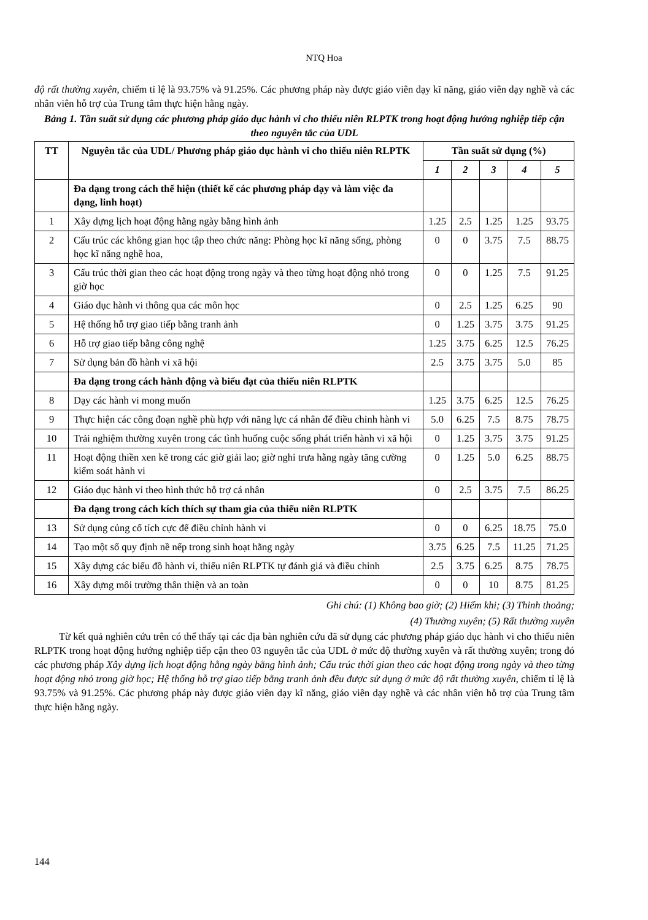NTQ Hoa
độ rất thường xuyên, chiếm tỉ lệ là 93.75% và 91.25%. Các phương pháp này được giáo viên dạy kĩ năng, giáo viên dạy nghề và các nhân viên hỗ trợ của Trung tâm thực hiện hằng ngày.
Bảng 1. Tần suất sử dụng các phương pháp giáo dục hành vi cho thiếu niên RLPTK trong hoạt động hướng nghiệp tiếp cận theo nguyên tắc của UDL
| TT | Nguyên tắc của UDL/ Phương pháp giáo dục hành vi cho thiếu niên RLPTK | Tần suất sử dụng (%) | | | | |
| --- | --- | --- | --- | --- | --- | --- |
| | | 1 | 2 | 3 | 4 | 5 |
| | Đa dạng trong cách thể hiện (thiết kế các phương pháp dạy và làm việc đa dạng, linh hoạt) | | | | | |
| 1 | Xây dựng lịch hoạt động hằng ngày bằng hình ảnh | 1.25 | 2.5 | 1.25 | 1.25 | 93.75 |
| 2 | Cấu trúc các không gian học tập theo chức năng: Phòng học kĩ năng sống, phòng học kĩ năng nghề hoa, | 0 | 0 | 3.75 | 7.5 | 88.75 |
| 3 | Cấu trúc thời gian theo các hoạt động trong ngày và theo từng hoạt động nhỏ trong giờ học | 0 | 0 | 1.25 | 7.5 | 91.25 |
| 4 | Giáo dục hành vi thông qua các môn học | 0 | 2.5 | 1.25 | 6.25 | 90 |
| 5 | Hệ thống hỗ trợ giao tiếp bằng tranh ảnh | 0 | 1.25 | 3.75 | 3.75 | 91.25 |
| 6 | Hỗ trợ giao tiếp bằng công nghệ | 1.25 | 3.75 | 6.25 | 12.5 | 76.25 |
| 7 | Sử dụng bản đồ hành vi xã hội | 2.5 | 3.75 | 3.75 | 5.0 | 85 |
| | Đa dạng trong cách hành động và biểu đạt của thiếu niên RLPTK | | | | | |
| 8 | Dạy các hành vi mong muốn | 1.25 | 3.75 | 6.25 | 12.5 | 76.25 |
| 9 | Thực hiện các công đoạn nghề phù hợp với năng lực cá nhân để điều chỉnh hành vi | 5.0 | 6.25 | 7.5 | 8.75 | 78.75 |
| 10 | Trải nghiệm thường xuyên trong các tình huống cuộc sống phát triển hành vi xã hội | 0 | 1.25 | 3.75 | 3.75 | 91.25 |
| 11 | Hoạt động thiền xen kẽ trong các giờ giải lao; giờ nghỉ trưa hằng ngày tăng cường kiểm soát hành vi | 0 | 1.25 | 5.0 | 6.25 | 88.75 |
| 12 | Giáo dục hành vi theo hình thức hỗ trợ cá nhân | 0 | 2.5 | 3.75 | 7.5 | 86.25 |
| | Đa dạng trong cách kích thích sự tham gia của thiếu niên RLPTK | | | | | |
| 13 | Sử dụng củng cố tích cực để điều chỉnh hành vi | 0 | 0 | 6.25 | 18.75 | 75.0 |
| 14 | Tạo một số quy định nề nếp trong sinh hoạt hằng ngày | 3.75 | 6.25 | 7.5 | 11.25 | 71.25 |
| 15 | Xây dựng các biểu đồ hành vi, thiếu niên RLPTK tự đánh giá và điều chỉnh | 2.5 | 3.75 | 6.25 | 8.75 | 78.75 |
| 16 | Xây dựng môi trường thân thiện và an toàn | 0 | 0 | 10 | 8.75 | 81.25 |
Ghi chú: (1) Không bao giờ; (2) Hiếm khi; (3) Thỉnh thoảng;
(4) Thường xuyên; (5) Rất thường xuyên
Từ kết quả nghiên cứu trên có thể thấy tại các địa bàn nghiên cứu đã sử dụng các phương pháp giáo dục hành vi cho thiếu niên RLPTK trong hoạt động hướng nghiệp tiếp cận theo 03 nguyên tắc của UDL ở mức độ thường xuyên và rất thường xuyên; trong đó các phương pháp Xây dựng lịch hoạt động hằng ngày bằng hình ảnh; Cấu trúc thời gian theo các hoạt động trong ngày và theo từng hoạt động nhỏ trong giờ học; Hệ thống hỗ trợ giao tiếp bằng tranh ảnh đều được sử dụng ở mức độ rất thường xuyên, chiếm tỉ lệ là 93.75% và 91.25%. Các phương pháp này được giáo viên dạy kĩ năng, giáo viên dạy nghề và các nhân viên hỗ trợ của Trung tâm thực hiện hằng ngày.
144